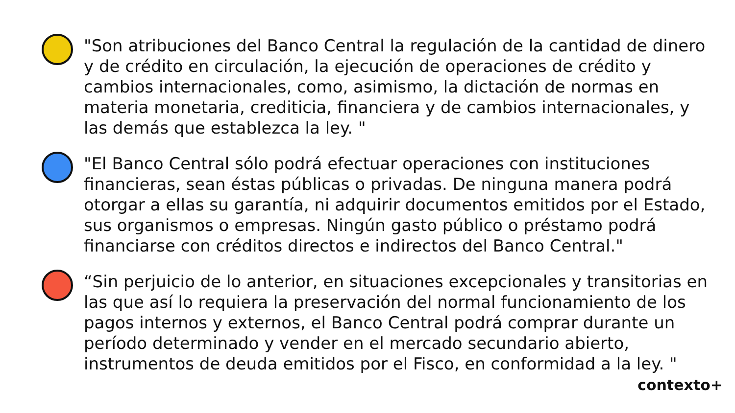"Son atribuciones del Banco Central la regulación de la cantidad de dinero y de crédito en circulación, la ejecución de operaciones de crédito y cambios internacionales, como, asimismo, la dictación de normas en materia monetaria, crediticia, financiera y de cambios internacionales, y las demás que establezca la ley. "
"El Banco Central sólo podrá efectuar operaciones con instituciones financieras, sean éstas públicas o privadas. De ninguna manera podrá otorgar a ellas su garantía, ni adquirir documentos emitidos por el Estado, sus organismos o empresas. Ningún gasto público o préstamo podrá financiarse con créditos directos e indirectos del Banco Central."
“Sin perjuicio de lo anterior, en situaciones excepcionales y transitorias en las que así lo requiera la preservación del normal funcionamiento de los pagos internos y externos, el Banco Central podrá comprar durante un período determinado y vender en el mercado secundario abierto, instrumentos de deuda emitidos por el Fisco, en conformidad a la ley. "
contexto+